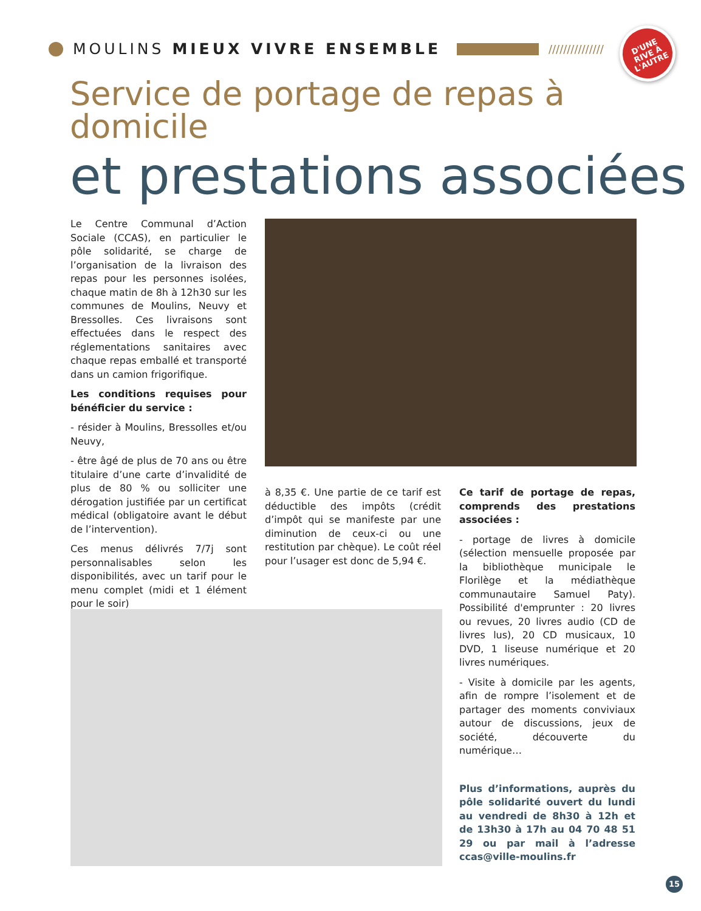MOULINS MIEUX VIVRE ENSEMBLE
///////////////
D'UNE
RIVE À
L'AUTRE
Service de portage de repas à domicile
et prestations associées
Le Centre Communal d’Action Sociale (CCAS), en particulier le pôle solidarité, se charge de l’organisation de la livraison des repas pour les personnes isolées, chaque matin de 8h à 12h30 sur les communes de Moulins, Neuvy et Bressolles. Ces livraisons sont effectuées dans le respect des réglementations sanitaires avec chaque repas emballé et transporté dans un camion frigorifique.
Les conditions requises pour bénéficier du service :
- résider à Moulins, Bressolles et/ou Neuvy,
- être âgé de plus de 70 ans ou être titulaire d’une carte d’invalidité de plus de 80 % ou solliciter une dérogation justifiée par un certificat médical (obligatoire avant le début de l’intervention).
Ces menus délivrés 7/7j sont personnalisables selon les disponibilités, avec un tarif pour le menu complet (midi et 1 élément pour le soir)
à 8,35 €. Une partie de ce tarif est déductible des impôts (crédit d’impôt qui se manifeste par une diminution de ceux-ci ou une restitution par chèque). Le coût réel pour l’usager est donc de 5,94 €.
Ce tarif de portage de repas, comprends des prestations associées :
- portage de livres à domicile (sélection mensuelle proposée par la bibliothèque municipale le Florilège et la médiathèque communautaire Samuel Paty). Possibilité d'emprunter : 20 livres ou revues, 20 livres audio (CD de livres lus), 20 CD musicaux, 10 DVD, 1 liseuse numérique et 20 livres numériques.
- Visite à domicile par les agents, afin de rompre l’isolement et de partager des moments conviviaux autour de discussions, jeux de société, découverte du numérique…
Plus d’informations, auprès du pôle solidarité ouvert du lundi au vendredi de 8h30 à 12h et de 13h30 à 17h au 04 70 48 51 29 ou par mail à l’adresse ccas@ville-moulins.fr
15